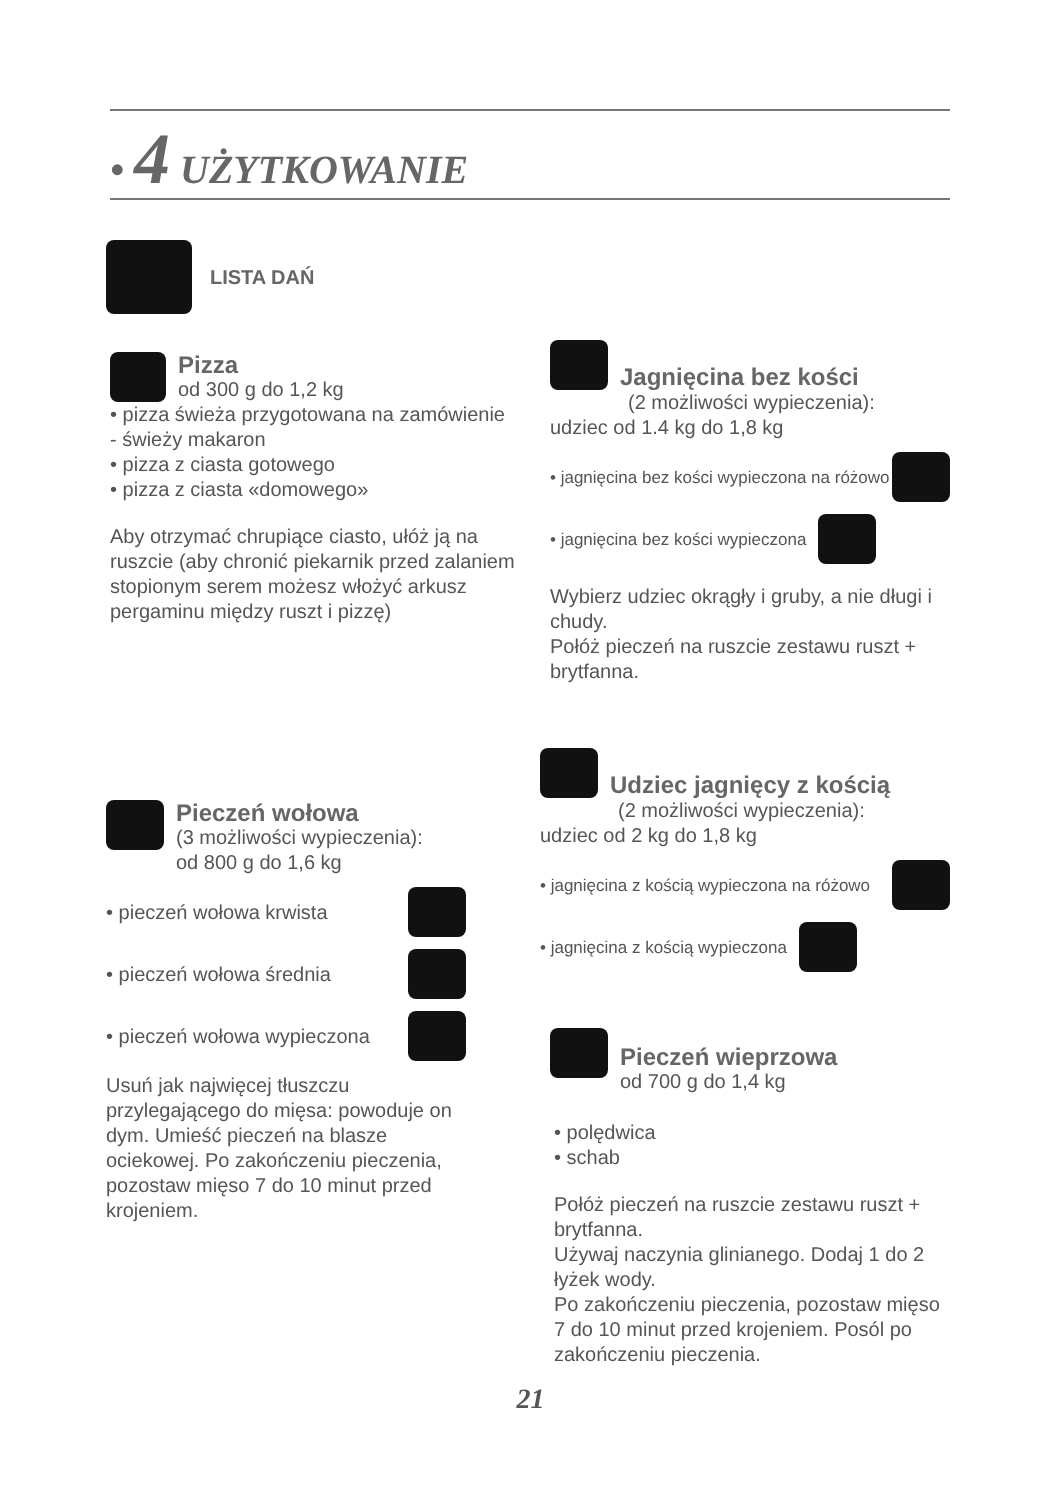• 4 UŻYTKOWANIE
LISTA DAŃ
Pizza
od 300 g do 1,2 kg
• pizza świeża przygotowana na zamówienie - świeży makaron
• pizza z ciasta gotowego
• pizza z ciasta «domowego»
Aby otrzymać chrupiące ciasto, ułóż ją na ruszcie (aby chronić piekarnik przed zalaniem stopionym serem możesz włożyć arkusz pergaminu między ruszt i pizzę)
Pieczeń wołowa
(3 możliwości wypieczenia):
od 800 g do 1,6 kg
• pieczeń wołowa krwista
• pieczeń wołowa średnia
• pieczeń wołowa wypieczona
Usuń jak najwięcej tłuszczu przylegającego do mięsa: powoduje on dym. Umieść pieczeń na blasze ociekowej. Po zakończeniu pieczenia, pozostaw mięso 7 do 10 minut przed krojeniem.
Jagnięcina bez kości
(2 możliwości wypieczenia):
udziec od 1.4 kg do 1,8 kg
• jagnięcina bez kości wypieczona na różowo
• jagnięcina bez kości wypieczona
Wybierz udziec okrągły i gruby, a nie długi i chudy.
Połóż pieczeń na ruszcie zestawu ruszt + brytfanna.
Udziec jagnięcy z kością
(2 możliwości wypieczenia):
udziec od 2 kg do 1,8 kg
• jagnięcina z kością wypieczona na różowo
• jagnięcina z kością wypieczona
Pieczeń wieprzowa
od 700 g do 1,4 kg
• polędwica
• schab
Połóż pieczeń na ruszcie zestawu ruszt + brytfanna.
Używaj naczynia glinianego. Dodaj 1 do 2 łyżek wody.
Po zakończeniu pieczenia, pozostaw mięso 7 do 10 minut przed krojeniem. Posól po zakończeniu pieczenia.
21